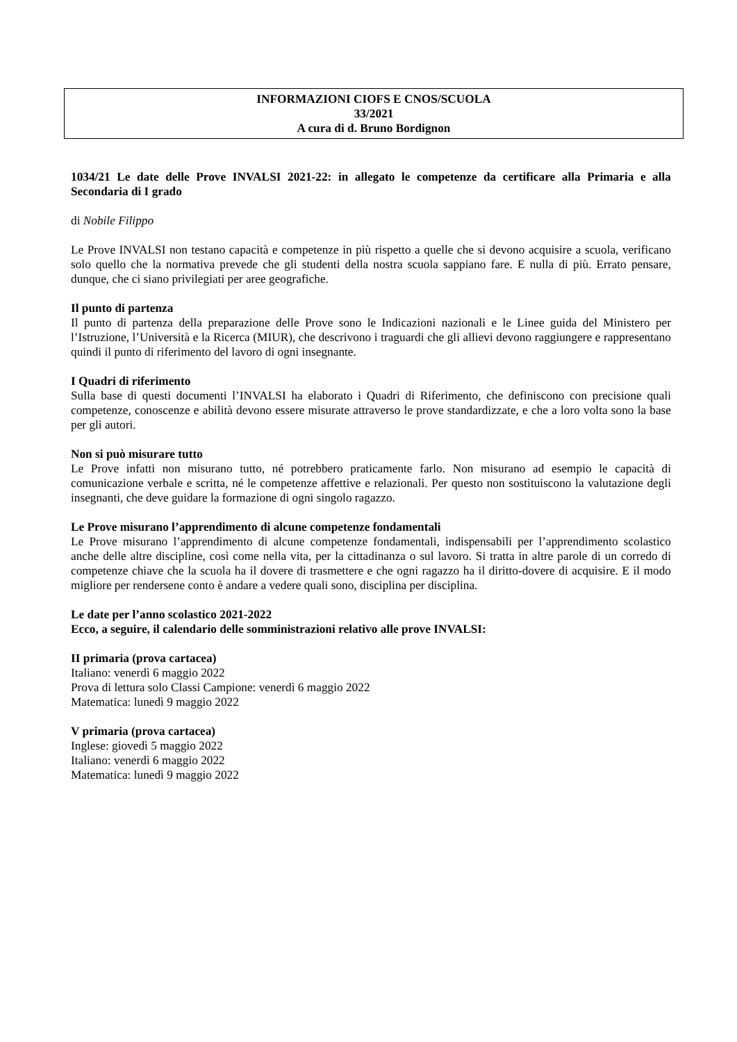INFORMAZIONI CIOFS E CNOS/SCUOLA
33/2021
A cura di d. Bruno Bordignon
1034/21 Le date delle Prove INVALSI 2021-22: in allegato le competenze da certificare alla Primaria e alla Secondaria di I grado
di Nobile Filippo
Le Prove INVALSI non testano capacità e competenze in più rispetto a quelle che si devono acquisire a scuola, verificano solo quello che la normativa prevede che gli studenti della nostra scuola sappiano fare. E nulla di più. Errato pensare, dunque, che ci siano privilegiati per aree geografiche.
Il punto di partenza
Il punto di partenza della preparazione delle Prove sono le Indicazioni nazionali e le Linee guida del Ministero per l’Istruzione, l’Università e la Ricerca (MIUR), che descrivono i traguardi che gli allievi devono raggiungere e rappresentano quindi il punto di riferimento del lavoro di ogni insegnante.
I Quadri di riferimento
Sulla base di questi documenti l’INVALSI ha elaborato i Quadri di Riferimento, che definiscono con precisione quali competenze, conoscenze e abilità devono essere misurate attraverso le prove standardizzate, e che a loro volta sono la base per gli autori.
Non si può misurare tutto
Le Prove infatti non misurano tutto, né potrebbero praticamente farlo. Non misurano ad esempio le capacità di comunicazione verbale e scritta, né le competenze affettive e relazionali. Per questo non sostituiscono la valutazione degli insegnanti, che deve guidare la formazione di ogni singolo ragazzo.
Le Prove misurano l’apprendimento di alcune competenze fondamentali
Le Prove misurano l’apprendimento di alcune competenze fondamentali, indispensabili per l’apprendimento scolastico anche delle altre discipline, così come nella vita, per la cittadinanza o sul lavoro. Si tratta in altre parole di un corredo di competenze chiave che la scuola ha il dovere di trasmettere e che ogni ragazzo ha il diritto-dovere di acquisire. E il modo migliore per rendersene conto è andare a vedere quali sono, disciplina per disciplina.
Le date per l’anno scolastico 2021-2022
Ecco, a seguire, il calendario delle somministrazioni relativo alle prove INVALSI:
II primaria (prova cartacea)
Italiano: venerdì 6 maggio 2022
Prova di lettura solo Classi Campione: venerdì 6 maggio 2022
Matematica: lunedì 9 maggio 2022
V primaria (prova cartacea)
Inglese: giovedì 5 maggio 2022
Italiano: venerdì 6 maggio 2022
Matematica: lunedì 9 maggio 2022